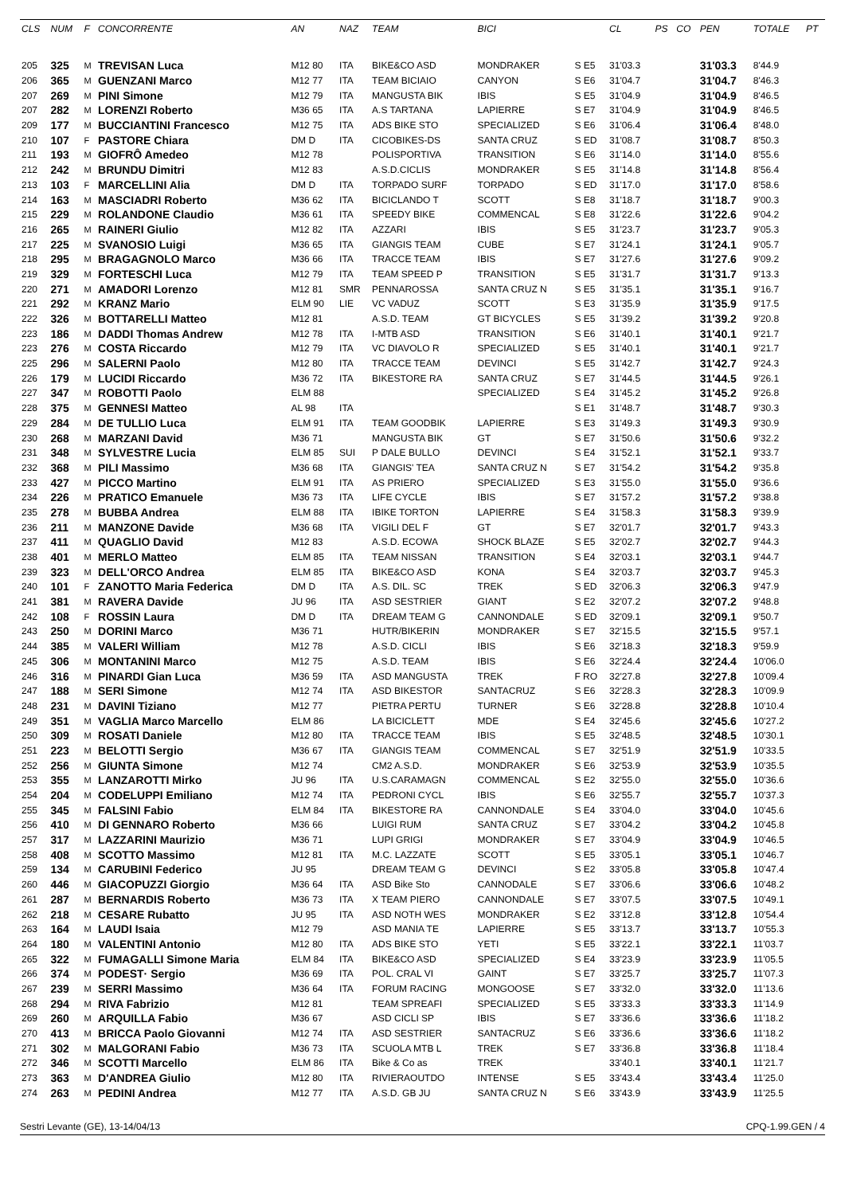| CLS | NUM | F | CONCORRENTE | AN | NAZ | TEAM | BICI | | CL | PS | CO | PEN | TOTALE | PT |
| --- | --- | --- | --- | --- | --- | --- | --- | --- | --- | --- | --- | --- | --- | --- |
| 205 | 325 | M | TREVISAN Luca | M12 80 | ITA | BIKE&CO ASD | MONDRAKER | S E5 | 31'03.3 | | | 31'03.3 | 8'44.9 | |
| 206 | 365 | M | GUENZANI Marco | M12 77 | ITA | TEAM BICIAIO | CANYON | S E6 | 31'04.7 | | | 31'04.7 | 8'46.3 | |
| 207 | 269 | M | PINI Simone | M12 79 | ITA | MANGUSTA BIK | IBIS | S E5 | 31'04.9 | | | 31'04.9 | 8'46.5 | |
| 207 | 282 | M | LORENZI Roberto | M36 65 | ITA | A.S TARTANA | LAPIERRE | S E7 | 31'04.9 | | | 31'04.9 | 8'46.5 | |
| 209 | 177 | M | BUCCIANTINI Francesco | M12 75 | ITA | ADS BIKE STO | SPECIALIZED | S E6 | 31'06.4 | | | 31'06.4 | 8'48.0 | |
| 210 | 107 | F | PASTORE Chiara | DM D | ITA | CICOBIKES-DS | SANTA CRUZ | S ED | 31'08.7 | | | 31'08.7 | 8'50.3 | |
| 211 | 193 | M | GIOFRÔ Amedeo | M12 78 | | POLISPORTIVA | TRANSITION | S E6 | 31'14.0 | | | 31'14.0 | 8'55.6 | |
| 212 | 242 | M | BRUNDU Dimitri | M12 83 | | A.S.D.CICLIS | MONDRAKER | S E5 | 31'14.8 | | | 31'14.8 | 8'56.4 | |
| 213 | 103 | F | MARCELLINI Alia | DM D | ITA | TORPADO SURF | TORPADO | S ED | 31'17.0 | | | 31'17.0 | 8'58.6 | |
| 214 | 163 | M | MASCIADRI Roberto | M36 62 | ITA | BICICLANDO T | SCOTT | S E8 | 31'18.7 | | | 31'18.7 | 9'00.3 | |
| 215 | 229 | M | ROLANDONE Claudio | M36 61 | ITA | SPEEDY BIKE | COMMENCAL | S E8 | 31'22.6 | | | 31'22.6 | 9'04.2 | |
| 216 | 265 | M | RAINERI Giulio | M12 82 | ITA | AZZARI | IBIS | S E5 | 31'23.7 | | | 31'23.7 | 9'05.3 | |
| 217 | 225 | M | SVANOSIO Luigi | M36 65 | ITA | GIANGIS TEAM | CUBE | S E7 | 31'24.1 | | | 31'24.1 | 9'05.7 | |
| 218 | 295 | M | BRAGAGNOLO Marco | M36 66 | ITA | TRACCE TEAM | IBIS | S E7 | 31'27.6 | | | 31'27.6 | 9'09.2 | |
| 219 | 329 | M | FORTESCHI Luca | M12 79 | ITA | TEAM SPEED P | TRANSITION | S E5 | 31'31.7 | | | 31'31.7 | 9'13.3 | |
| 220 | 271 | M | AMADORI Lorenzo | M12 81 | SMR | PENNAROSSA | SANTA CRUZ N | S E5 | 31'35.1 | | | 31'35.1 | 9'16.7 | |
| 221 | 292 | M | KRANZ Mario | ELM 90 | LIE | VC VADUZ | SCOTT | S E3 | 31'35.9 | | | 31'35.9 | 9'17.5 | |
| 222 | 326 | M | BOTTARELLI Matteo | M12 81 | | A.S.D. TEAM | GT BICYCLES | S E5 | 31'39.2 | | | 31'39.2 | 9'20.8 | |
| 223 | 186 | M | DADDI Thomas Andrew | M12 78 | ITA | I-MTB ASD | TRANSITION | S E6 | 31'40.1 | | | 31'40.1 | 9'21.7 | |
| 223 | 276 | M | COSTA Riccardo | M12 79 | ITA | VC DIAVOLO R | SPECIALIZED | S E5 | 31'40.1 | | | 31'40.1 | 9'21.7 | |
| 225 | 296 | M | SALERNI Paolo | M12 80 | ITA | TRACCE TEAM | DEVINCI | S E5 | 31'42.7 | | | 31'42.7 | 9'24.3 | |
| 226 | 179 | M | LUCIDI Riccardo | M36 72 | ITA | BIKESTORE RA | SANTA CRUZ | S E7 | 31'44.5 | | | 31'44.5 | 9'26.1 | |
| 227 | 347 | M | ROBOTTI Paolo | ELM 88 | | | SPECIALIZED | S E4 | 31'45.2 | | | 31'45.2 | 9'26.8 | |
| 228 | 375 | M | GENNESI Matteo | AL 98 | ITA | | | S E1 | 31'48.7 | | | 31'48.7 | 9'30.3 | |
| 229 | 284 | M | DE TULLIO Luca | ELM 91 | ITA | TEAM GOODBIK | LAPIERRE | S E3 | 31'49.3 | | | 31'49.3 | 9'30.9 | |
| 230 | 268 | M | MARZANI David | M36 71 | | MANGUSTA BIK | GT | S E7 | 31'50.6 | | | 31'50.6 | 9'32.2 | |
| 231 | 348 | M | SYLVESTRE Lucia | ELM 85 | SUI | P DALE BULLO | DEVINCI | S E4 | 31'52.1 | | | 31'52.1 | 9'33.7 | |
| 232 | 368 | M | PILI Massimo | M36 68 | ITA | GIANGIS' TEA | SANTA CRUZ N | S E7 | 31'54.2 | | | 31'54.2 | 9'35.8 | |
| 233 | 427 | M | PICCO Martino | ELM 91 | ITA | AS PRIERO | SPECIALIZED | S E3 | 31'55.0 | | | 31'55.0 | 9'36.6 | |
| 234 | 226 | M | PRATICO Emanuele | M36 73 | ITA | LIFE CYCLE | IBIS | S E7 | 31'57.2 | | | 31'57.2 | 9'38.8 | |
| 235 | 278 | M | BUBBA Andrea | ELM 88 | ITA | IBIKE TORTON | LAPIERRE | S E4 | 31'58.3 | | | 31'58.3 | 9'39.9 | |
| 236 | 211 | M | MANZONE Davide | M36 68 | ITA | VIGILI DEL F | GT | S E7 | 32'01.7 | | | 32'01.7 | 9'43.3 | |
| 237 | 411 | M | QUAGLIO David | M12 83 | | A.S.D. ECOWA | SHOCK BLAZE | S E5 | 32'02.7 | | | 32'02.7 | 9'44.3 | |
| 238 | 401 | M | MERLO Matteo | ELM 85 | ITA | TEAM NISSAN | TRANSITION | S E4 | 32'03.1 | | | 32'03.1 | 9'44.7 | |
| 239 | 323 | M | DELL'ORCO Andrea | ELM 85 | ITA | BIKE&CO ASD | KONA | S E4 | 32'03.7 | | | 32'03.7 | 9'45.3 | |
| 240 | 101 | F | ZANOTTO Maria Federica | DM D | ITA | A.S. DIL. SC | TREK | S ED | 32'06.3 | | | 32'06.3 | 9'47.9 | |
| 241 | 381 | M | RAVERA Davide | JU 96 | ITA | ASD SESTRIER | GIANT | S E2 | 32'07.2 | | | 32'07.2 | 9'48.8 | |
| 242 | 108 | F | ROSSIN Laura | DM D | ITA | DREAM TEAM G | CANNONDALE | S ED | 32'09.1 | | | 32'09.1 | 9'50.7 | |
| 243 | 250 | M | DORINI Marco | M36 71 | | HUTR/BIKERIN | MONDRAKER | S E7 | 32'15.5 | | | 32'15.5 | 9'57.1 | |
| 244 | 385 | M | VALERI William | M12 78 | | A.S.D. CICLI | IBIS | S E6 | 32'18.3 | | | 32'18.3 | 9'59.9 | |
| 245 | 306 | M | MONTANINI Marco | M12 75 | | A.S.D. TEAM | IBIS | S E6 | 32'24.4 | | | 32'24.4 | 10'06.0 | |
| 246 | 316 | M | PINARDI Gian Luca | M36 59 | ITA | ASD MANGUSTA | TREK | F RO | 32'27.8 | | | 32'27.8 | 10'09.4 | |
| 247 | 188 | M | SERI Simone | M12 74 | ITA | ASD BIKESTOR | SANTACRUZ | S E6 | 32'28.3 | | | 32'28.3 | 10'09.9 | |
| 248 | 231 | M | DAVINI Tiziano | M12 77 | | PIETRA PERTU | TURNER | S E6 | 32'28.8 | | | 32'28.8 | 10'10.4 | |
| 249 | 351 | M | VAGLIA Marco Marcello | ELM 86 | | LA BICICLETT | MDE | S E4 | 32'45.6 | | | 32'45.6 | 10'27.2 | |
| 250 | 309 | M | ROSATI Daniele | M12 80 | ITA | TRACCE TEAM | IBIS | S E5 | 32'48.5 | | | 32'48.5 | 10'30.1 | |
| 251 | 223 | M | BELOTTI Sergio | M36 67 | ITA | GIANGIS TEAM | COMMENCAL | S E7 | 32'51.9 | | | 32'51.9 | 10'33.5 | |
| 252 | 256 | M | GIUNTA Simone | M12 74 | | CM2 A.S.D. | MONDRAKER | S E6 | 32'53.9 | | | 32'53.9 | 10'35.5 | |
| 253 | 355 | M | LANZAROTTI Mirko | JU 96 | ITA | U.S.CARAMAGN | COMMENCAL | S E2 | 32'55.0 | | | 32'55.0 | 10'36.6 | |
| 254 | 204 | M | CODELUPPI Emiliano | M12 74 | ITA | PEDRONI CYCL | IBIS | S E6 | 32'55.7 | | | 32'55.7 | 10'37.3 | |
| 255 | 345 | M | FALSINI Fabio | ELM 84 | ITA | BIKESTORE RA | CANNONDALE | S E4 | 33'04.0 | | | 33'04.0 | 10'45.6 | |
| 256 | 410 | M | DI GENNARO Roberto | M36 66 | | LUIGI RUM | SANTA CRUZ | S E7 | 33'04.2 | | | 33'04.2 | 10'45.8 | |
| 257 | 317 | M | LAZZARINI Maurizio | M36 71 | | LUPI GRIGI | MONDRAKER | S E7 | 33'04.9 | | | 33'04.9 | 10'46.5 | |
| 258 | 408 | M | SCOTTO Massimo | M12 81 | ITA | M.C. LAZZATE | SCOTT | S E5 | 33'05.1 | | | 33'05.1 | 10'46.7 | |
| 259 | 134 | M | CARUBINI Federico | JU 95 | | DREAM TEAM G | DEVINCI | S E2 | 33'05.8 | | | 33'05.8 | 10'47.4 | |
| 260 | 446 | M | GIACOPUZZI Giorgio | M36 64 | ITA | ASD Bike Sto | CANNODALE | S E7 | 33'06.6 | | | 33'06.6 | 10'48.2 | |
| 261 | 287 | M | BERNARDIS Roberto | M36 73 | ITA | X TEAM PIERO | CANNONDALE | S E7 | 33'07.5 | | | 33'07.5 | 10'49.1 | |
| 262 | 218 | M | CESARE Rubatto | JU 95 | ITA | ASD NOTH WES | MONDRAKER | S E2 | 33'12.8 | | | 33'12.8 | 10'54.4 | |
| 263 | 164 | M | LAUDI Isaia | M12 79 | | ASD MANIA TE | LAPIERRE | S E5 | 33'13.7 | | | 33'13.7 | 10'55.3 | |
| 264 | 180 | M | VALENTINI Antonio | M12 80 | ITA | ADS BIKE STO | YETI | S E5 | 33'22.1 | | | 33'22.1 | 11'03.7 | |
| 265 | 322 | M | FUMAGALLI Simone Maria | ELM 84 | ITA | BIKE&CO ASD | SPECIALIZED | S E4 | 33'23.9 | | | 33'23.9 | 11'05.5 | |
| 266 | 374 | M | PODEST· Sergio | M36 69 | ITA | POL. CRAL VI | GAINT | S E7 | 33'25.7 | | | 33'25.7 | 11'07.3 | |
| 267 | 239 | M | SERRI Massimo | M36 64 | ITA | FORUM RACING | MONGOOSE | S E7 | 33'32.0 | | | 33'32.0 | 11'13.6 | |
| 268 | 294 | M | RIVA Fabrizio | M12 81 | | TEAM SPREAFI | SPECIALIZED | S E5 | 33'33.3 | | | 33'33.3 | 11'14.9 | |
| 269 | 260 | M | ARQUILLA Fabio | M36 67 | | ASD CICLI SP | IBIS | S E7 | 33'36.6 | | | 33'36.6 | 11'18.2 | |
| 270 | 413 | M | BRICCA Paolo Giovanni | M12 74 | ITA | ASD SESTRIER | SANTACRUZ | S E6 | 33'36.6 | | | 33'36.6 | 11'18.2 | |
| 271 | 302 | M | MALGORANI Fabio | M36 73 | ITA | SCUOLA MTB L | TREK | S E7 | 33'36.8 | | | 33'36.8 | 11'18.4 | |
| 272 | 346 | M | SCOTTI Marcello | ELM 86 | ITA | Bike & Co as | TREK | | 33'40.1 | | | 33'40.1 | 11'21.7 | |
| 273 | 363 | M | D'ANDREA Giulio | M12 80 | ITA | RIVIERAOUTDO | INTENSE | S E5 | 33'43.4 | | | 33'43.4 | 11'25.0 | |
| 274 | 263 | M | PEDINI Andrea | M12 77 | ITA | A.S.D. GB JU | SANTA CRUZ N | S E6 | 33'43.9 | | | 33'43.9 | 11'25.5 | |
Sestri Levante (GE), 13-14/04/13 CPQ-1.99.GEN / 4